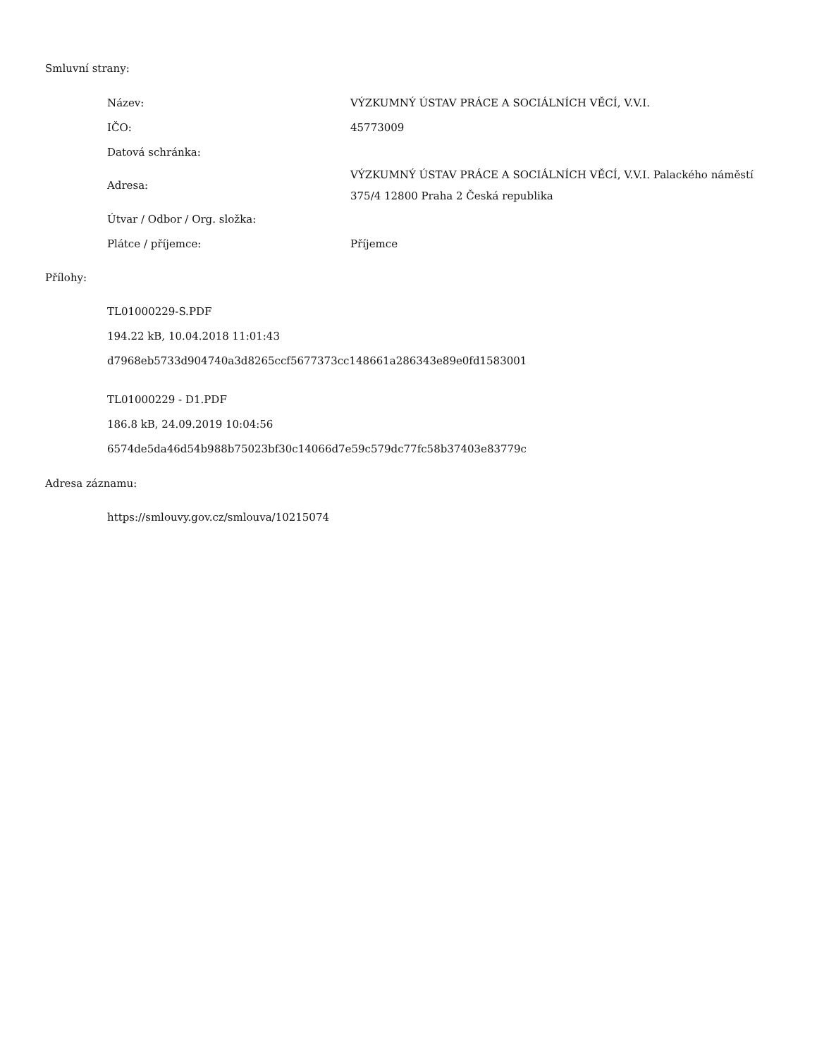Smluvní strany:
| Název: | VÝZKUMNÝ ÚSTAV PRÁCE A SOCIÁLNÍCH VĚCÍ, V.V.I. |
| IČO: | 45773009 |
| Datová schránka: | |
| Adresa: | VÝZKUMNÝ ÚSTAV PRÁCE A SOCIÁLNÍCH VĚCÍ, V.V.I. Palackého náměstí 375/4 12800 Praha 2 Česká republika |
| Útvar / Odbor / Org. složka: | |
| Plátce / příjemce: | Příjemce |
Přílohy:
TL01000229-S.PDF
194.22 kB, 10.04.2018 11:01:43
d7968eb5733d904740a3d8265ccf5677373cc148661a286343e89e0fd1583001
TL01000229 - D1.PDF
186.8 kB, 24.09.2019 10:04:56
6574de5da46d54b988b75023bf30c14066d7e59c579dc77fc58b37403e83779c
Adresa záznamu:
https://smlouvy.gov.cz/smlouva/10215074